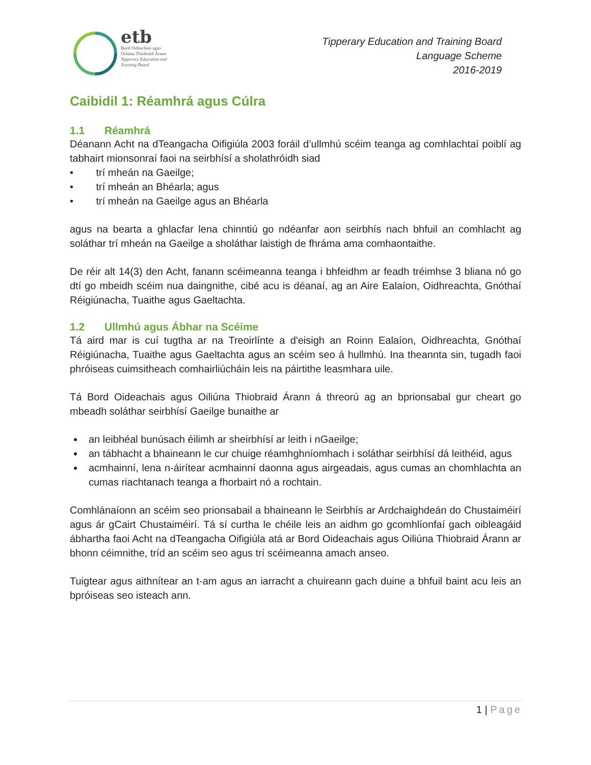etb
Bord Oideachais agus
Oiliúna Thiobraid Árann
Tipperary Education and
Training Board
Tipperary Education and Training Board
Language Scheme
2016-2019
Caibidil 1: Réamhrá agus Cúlra
1.1 Réamhrá
Déanann Acht na dTeangacha Oifigiúla 2003 foráil d’ullmhú scéim teanga ag comhlachtaí poiblí ag tabhairt mionsonraí faoi na seirbhísí a sholathróidh siad
• trí mheán na Gaeilge;
• trí mheán an Bhéarla; agus
• trí mheán na Gaeilge agus an Bhéarla
agus na bearta a ghlacfar lena chinntiú go ndéanfar aon seirbhís nach bhfuil an comhlacht ag soláthar trí mheán na Gaeilge a sholáthar laistigh de fhráma ama comhaontaithe.
De réir alt 14(3) den Acht, fanann scéimeanna teanga i bhfeidhm ar feadh tréimhse 3 bliana nó go dtí go mbeidh scéim nua daingnithe, cibé acu is déanaí, ag an Aire Ealaíon, Oidhreachta, Gnóthaí Réigiúnacha, Tuaithe agus Gaeltachta.
1.2 Ullmhú agus Ábhar na Scéime
Tá aird mar is cuí tugtha ar na Treoirlínte a d'eisigh an Roinn Ealaíon, Oidhreachta, Gnóthaí Réigiúnacha, Tuaithe agus Gaeltachta agus an scéim seo á hullmhú. Ina theannta sin, tugadh faoi phróiseas cuimsitheach comhairliúcháin leis na páirtithe leasmhara uile.
Tá Bord Oideachais agus Oiliúna Thiobraid Árann á threorú ag an bprionsabal gur cheart go mbeadh soláthar seirbhísí Gaeilge bunaithe ar
an leibhéal bunúsach éilimh ar sheirbhísí ar leith i nGaeilge;
an tábhacht a bhaineann le cur chuige réamhghníomhach i soláthar seirbhísí dá leithéid, agus
acmhainní, lena n-áirítear acmhainní daonna agus airgeadais, agus cumas an chomhlachta an cumas riachtanach teanga a fhorbairt nó a rochtain.
Comhlánaíonn an scéim seo prionsabail a bhaineann le Seirbhís ar Ardchaighdeán do Chustaiméirí agus ár gCairt Chustaiméirí. Tá sí curtha le chéile leis an aidhm go gcomhlíonfaí gach oibleagáid ábhartha faoi Acht na dTeangacha Oifigiúla atá ar Bord Oideachais agus Oiliúna Thiobraid Árann ar bhonn céimnithe, tríd an scéim seo agus trí scéimeanna amach anseo.
Tuigtear agus aithnítear an t-am agus an iarracht a chuireann gach duine a bhfuil baint acu leis an bpróiseas seo isteach ann.
1 | Page